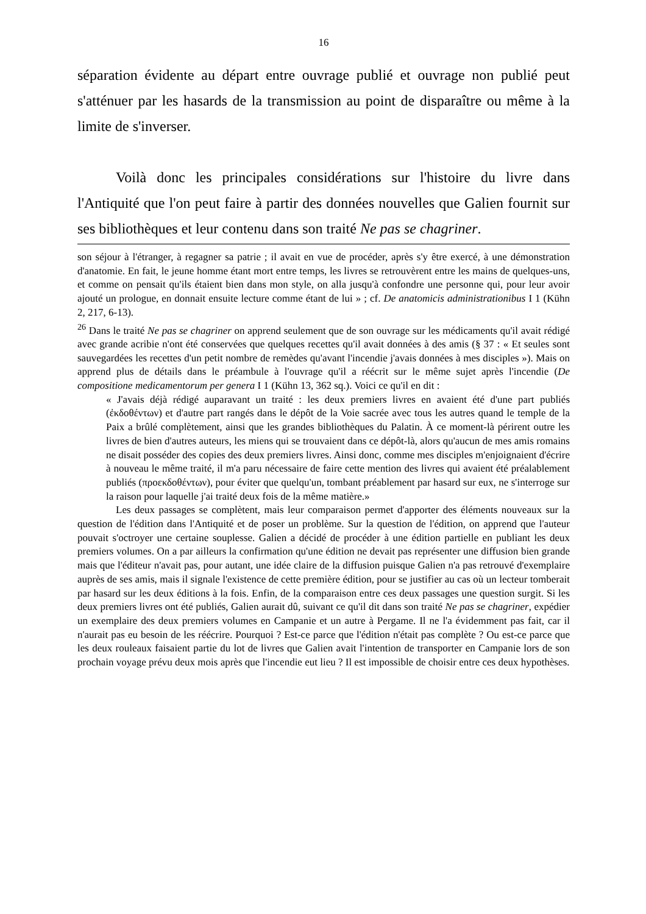16
séparation évidente au départ entre ouvrage publié et ouvrage non publié peut s'atténuer par les hasards de la transmission au point de disparaître ou même à la limite de s'inverser.
Voilà donc les principales considérations sur l'histoire du livre dans l'Antiquité que l'on peut faire à partir des données nouvelles que Galien fournit sur ses bibliothèques et leur contenu dans son traité Ne pas se chagriner.
son séjour à l'étranger, à regagner sa patrie ; il avait en vue de procéder, après s'y être exercé, à une démonstration d'anatomie. En fait, le jeune homme étant mort entre temps, les livres se retrouvèrent entre les mains de quelques-uns, et comme on pensait qu'ils étaient bien dans mon style, on alla jusqu'à confondre une personne qui, pour leur avoir ajouté un prologue, en donnait ensuite lecture comme étant de lui » ; cf. De anatomicis administrationibus I 1 (Kühn 2, 217, 6-13).
<sup>26</sup> Dans le traité Ne pas se chagriner on apprend seulement que de son ouvrage sur les médicaments qu'il avait rédigé avec grande acribie n'ont été conservées que quelques recettes qu'il avait données à des amis (§ 37 : « Et seules sont sauvegardées les recettes d'un petit nombre de remèdes qu'avant l'incendie j'avais données à mes disciples »). Mais on apprend plus de détails dans le préambule à l'ouvrage qu'il a réécrit sur le même sujet après l'incendie (De compositione medicamentorum per genera I 1 (Kühn 13, 362 sq.). Voici ce qu'il en dit :
« J'avais déjà rédigé auparavant un traité : les deux premiers livres en avaient été d'une part publiés (ἐκδοθέντων) et d'autre part rangés dans le dépôt de la Voie sacrée avec tous les autres quand le temple de la Paix a brûlé complètement, ainsi que les grandes bibliothèques du Palatin. À ce moment-là périrent outre les livres de bien d'autres auteurs, les miens qui se trouvaient dans ce dépôt-là, alors qu'aucun de mes amis romains ne disait posséder des copies des deux premiers livres. Ainsi donc, comme mes disciples m'enjoignaient d'écrire à nouveau le même traité, il m'a paru nécessaire de faire cette mention des livres qui avaient été préalablement publiés (προεκδοθέντων), pour éviter que quelqu'un, tombant préablement par hasard sur eux, ne s'interroge sur la raison pour laquelle j'ai traité deux fois de la même matière.»
Les deux passages se complètent, mais leur comparaison permet d'apporter des éléments nouveaux sur la question de l'édition dans l'Antiquité et de poser un problème. Sur la question de l'édition, on apprend que l'auteur pouvait s'octroyer une certaine souplesse. Galien a décidé de procéder à une édition partielle en publiant les deux premiers volumes. On a par ailleurs la confirmation qu'une édition ne devait pas représenter une diffusion bien grande mais que l'éditeur n'avait pas, pour autant, une idée claire de la diffusion puisque Galien n'a pas retrouvé d'exemplaire auprès de ses amis, mais il signale l'existence de cette première édition, pour se justifier au cas où un lecteur tomberait par hasard sur les deux éditions à la fois. Enfin, de la comparaison entre ces deux passages une question surgit. Si les deux premiers livres ont été publiés, Galien aurait dû, suivant ce qu'il dit dans son traité Ne pas se chagriner, expédier un exemplaire des deux premiers volumes en Campanie et un autre à Pergame. Il ne l'a évidemment pas fait, car il n'aurait pas eu besoin de les réécrire. Pourquoi ? Est-ce parce que l'édition n'était pas complète ? Ou est-ce parce que les deux rouleaux faisaient partie du lot de livres que Galien avait l'intention de transporter en Campanie lors de son prochain voyage prévu deux mois après que l'incendie eut lieu ? Il est impossible de choisir entre ces deux hypothèses.